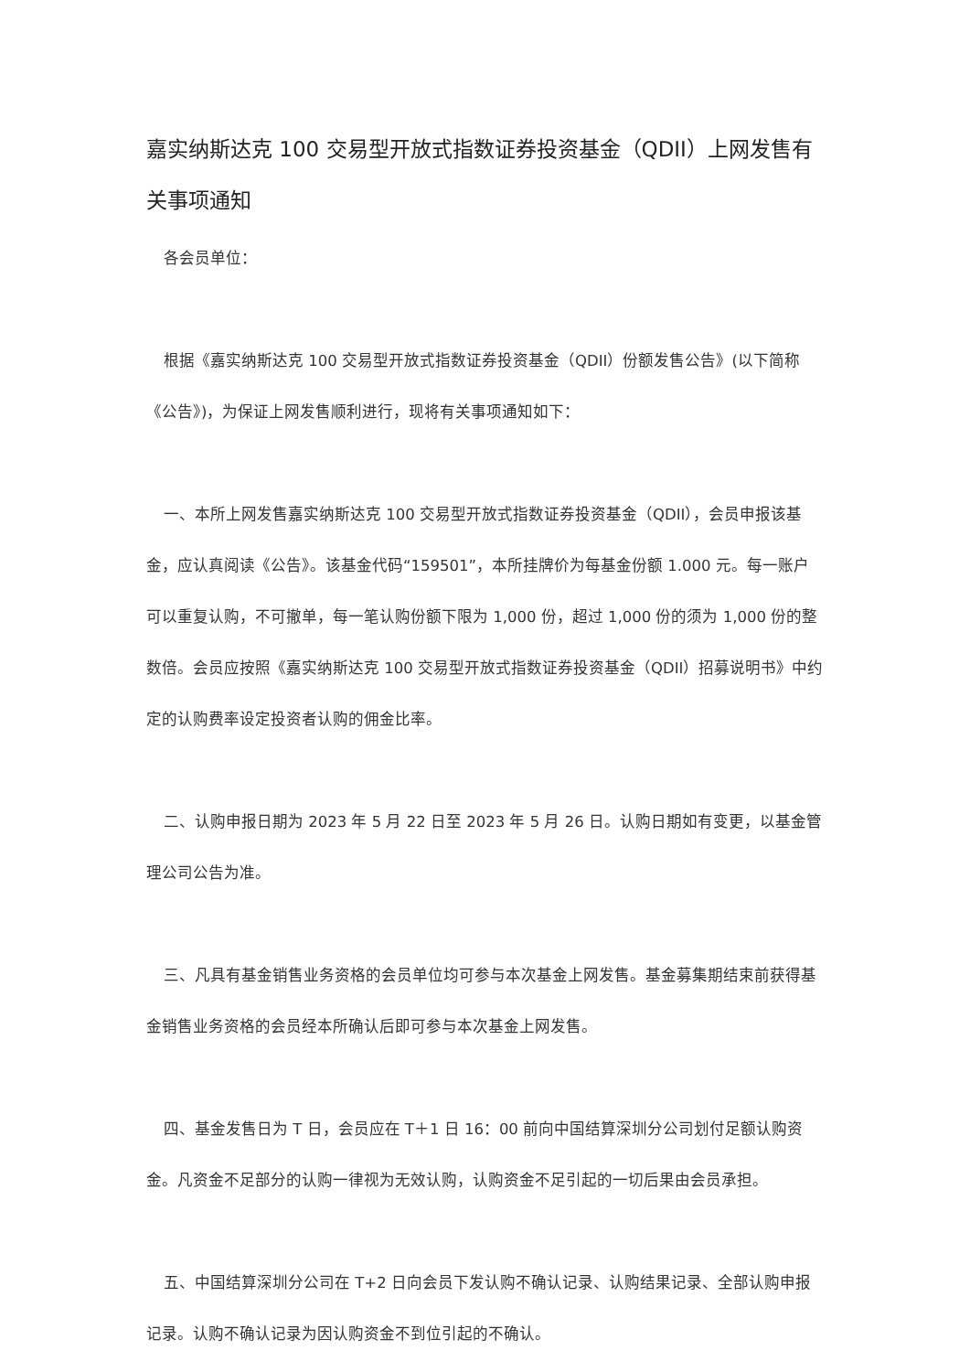嘉实纳斯达克 100 交易型开放式指数证券投资基金（QDII）上网发售有关事项通知
各会员单位：
根据《嘉实纳斯达克 100 交易型开放式指数证券投资基金（QDII）份额发售公告》(以下简称《公告》)，为保证上网发售顺利进行，现将有关事项通知如下：
一、本所上网发售嘉实纳斯达克 100 交易型开放式指数证券投资基金（QDII），会员申报该基金，应认真阅读《公告》。该基金代码“159501”，本所挂牌价为每基金份额 1.000 元。每一账户可以重复认购，不可撤单，每一笔认购份额下限为 1,000 份，超过 1,000 份的须为 1,000 份的整数倍。会员应按照《嘉实纳斯达克 100 交易型开放式指数证券投资基金（QDII）招募说明书》中约定的认购费率设定投资者认购的佣金比率。
二、认购申报日期为 2023 年 5 月 22 日至 2023 年 5 月 26 日。认购日期如有变更，以基金管理公司公告为准。
三、凡具有基金销售业务资格的会员单位均可参与本次基金上网发售。基金募集期结束前获得基金销售业务资格的会员经本所确认后即可参与本次基金上网发售。
四、基金发售日为 T 日，会员应在 T＋1 日 16：00 前向中国结算深圳分公司划付足额认购资金。凡资金不足部分的认购一律视为无效认购，认购资金不足引起的一切后果由会员承担。
五、中国结算深圳分公司在 T+2 日向会员下发认购不确认记录、认购结果记录、全部认购申报记录。认购不确认记录为因认购资金不到位引起的不确认。